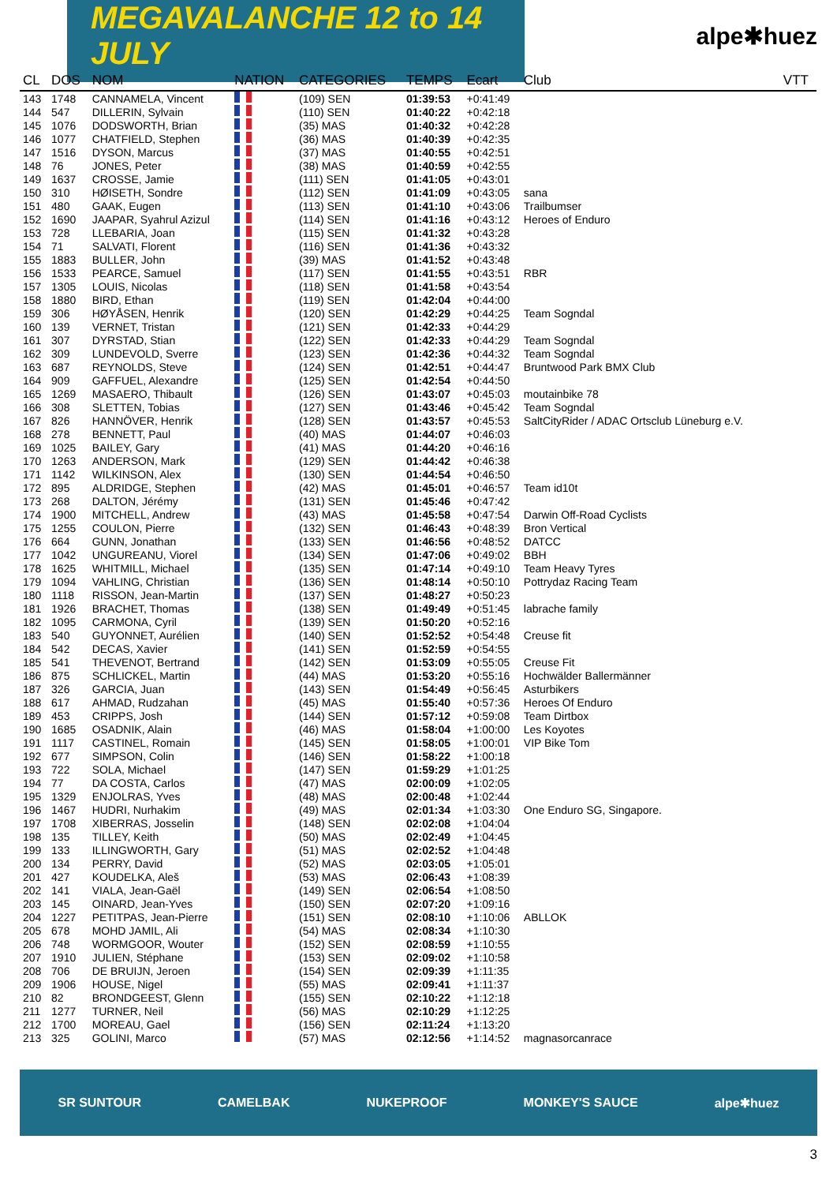MEGAVALANCHE 12 to 14 JULY
alpe✱huez
| CL | DOS | NOM | NATION | CATEGORIES | TEMPS | Ecart | Club | VTT |
| --- | --- | --- | --- | --- | --- | --- | --- | --- |
| 143 | 1748 | CANNAMELA, Vincent | | (109) SEN | 01:39:53 | +0:41:49 | | |
| 144 | 547 | DILLERIN, Sylvain | | (110) SEN | 01:40:22 | +0:42:18 | | |
| 145 | 1076 | DODSWORTH, Brian | | (35) MAS | 01:40:32 | +0:42:28 | | |
| 146 | 1077 | CHATFIELD, Stephen | | (36) MAS | 01:40:39 | +0:42:35 | | |
| 147 | 1516 | DYSON, Marcus | | (37) MAS | 01:40:55 | +0:42:51 | | |
| 148 | 76 | JONES, Peter | | (38) MAS | 01:40:59 | +0:42:55 | | |
| 149 | 1637 | CROSSE, Jamie | | (111) SEN | 01:41:05 | +0:43:01 | | |
| 150 | 310 | HØISETH, Sondre | | (112) SEN | 01:41:09 | +0:43:05 | sana | |
| 151 | 480 | GAAK, Eugen | | (113) SEN | 01:41:10 | +0:43:06 | Trailbumser | |
| 152 | 1690 | JAAPAR, Syahrul Azizul | | (114) SEN | 01:41:16 | +0:43:12 | Heroes of Enduro | |
| 153 | 728 | LLEBARIA, Joan | | (115) SEN | 01:41:32 | +0:43:28 | | |
| 154 | 71 | SALVATI, Florent | | (116) SEN | 01:41:36 | +0:43:32 | | |
| 155 | 1883 | BULLER, John | | (39) MAS | 01:41:52 | +0:43:48 | | |
| 156 | 1533 | PEARCE, Samuel | | (117) SEN | 01:41:55 | +0:43:51 | RBR | |
| 157 | 1305 | LOUIS, Nicolas | | (118) SEN | 01:41:58 | +0:43:54 | | |
| 158 | 1880 | BIRD, Ethan | | (119) SEN | 01:42:04 | +0:44:00 | | |
| 159 | 306 | HØYÅSEN, Henrik | | (120) SEN | 01:42:29 | +0:44:25 | Team Sogndal | |
| 160 | 139 | VERNET, Tristan | | (121) SEN | 01:42:33 | +0:44:29 | | |
| 161 | 307 | DYRSTAD, Stian | | (122) SEN | 01:42:33 | +0:44:29 | Team Sogndal | |
| 162 | 309 | LUNDEVOLD, Sverre | | (123) SEN | 01:42:36 | +0:44:32 | Team Sogndal | |
| 163 | 687 | REYNOLDS, Steve | | (124) SEN | 01:42:51 | +0:44:47 | Bruntwood Park BMX Club | |
| 164 | 909 | GAFFUEL, Alexandre | | (125) SEN | 01:42:54 | +0:44:50 | | |
| 165 | 1269 | MASAERO, Thibault | | (126) SEN | 01:43:07 | +0:45:03 | moutainbike 78 | |
| 166 | 308 | SLETTEN, Tobias | | (127) SEN | 01:43:46 | +0:45:42 | Team Sogndal | |
| 167 | 826 | HANNÖVER, Henrik | | (128) SEN | 01:43:57 | +0:45:53 | SaltCityRider / ADAC Ortsclub Lüneburg e.V. | |
| 168 | 278 | BENNETT, Paul | | (40) MAS | 01:44:07 | +0:46:03 | | |
| 169 | 1025 | BAILEY, Gary | | (41) MAS | 01:44:20 | +0:46:16 | | |
| 170 | 1263 | ANDERSON, Mark | | (129) SEN | 01:44:42 | +0:46:38 | | |
| 171 | 1142 | WILKINSON, Alex | | (130) SEN | 01:44:54 | +0:46:50 | | |
| 172 | 895 | ALDRIDGE, Stephen | | (42) MAS | 01:45:01 | +0:46:57 | Team id10t | |
| 173 | 268 | DALTON, Jérémy | | (131) SEN | 01:45:46 | +0:47:42 | | |
| 174 | 1900 | MITCHELL, Andrew | | (43) MAS | 01:45:58 | +0:47:54 | Darwin Off-Road Cyclists | |
| 175 | 1255 | COULON, Pierre | | (132) SEN | 01:46:43 | +0:48:39 | Bron Vertical | |
| 176 | 664 | GUNN, Jonathan | | (133) SEN | 01:46:56 | +0:48:52 | DATCC | |
| 177 | 1042 | UNGUREANU, Viorel | | (134) SEN | 01:47:06 | +0:49:02 | BBH | |
| 178 | 1625 | WHITMILL, Michael | | (135) SEN | 01:47:14 | +0:49:10 | Team Heavy Tyres | |
| 179 | 1094 | VAHLING, Christian | | (136) SEN | 01:48:14 | +0:50:10 | Pottrydaz Racing Team | |
| 180 | 1118 | RISSON, Jean-Martin | | (137) SEN | 01:48:27 | +0:50:23 | | |
| 181 | 1926 | BRACHET, Thomas | | (138) SEN | 01:49:49 | +0:51:45 | labrache family | |
| 182 | 1095 | CARMONA, Cyril | | (139) SEN | 01:50:20 | +0:52:16 | | |
| 183 | 540 | GUYONNET, Aurélien | | (140) SEN | 01:52:52 | +0:54:48 | Creuse fit | |
| 184 | 542 | DECAS, Xavier | | (141) SEN | 01:52:59 | +0:54:55 | | |
| 185 | 541 | THEVENOT, Bertrand | | (142) SEN | 01:53:09 | +0:55:05 | Creuse Fit | |
| 186 | 875 | SCHLICKEL, Martin | | (44) MAS | 01:53:20 | +0:55:16 | Hochwälder Ballermänner | |
| 187 | 326 | GARCIA, Juan | | (143) SEN | 01:54:49 | +0:56:45 | Asturbikers | |
| 188 | 617 | AHMAD, Rudzahan | | (45) MAS | 01:55:40 | +0:57:36 | Heroes Of Enduro | |
| 189 | 453 | CRIPPS, Josh | | (144) SEN | 01:57:12 | +0:59:08 | Team Dirtbox | |
| 190 | 1685 | OSADNIK, Alain | | (46) MAS | 01:58:04 | +1:00:00 | Les Koyotes | |
| 191 | 1117 | CASTINEL, Romain | | (145) SEN | 01:58:05 | +1:00:01 | VIP Bike Tom | |
| 192 | 677 | SIMPSON, Colin | | (146) SEN | 01:58:22 | +1:00:18 | | |
| 193 | 722 | SOLA, Michael | | (147) SEN | 01:59:29 | +1:01:25 | | |
| 194 | 77 | DA COSTA, Carlos | | (47) MAS | 02:00:09 | +1:02:05 | | |
| 195 | 1329 | ENJOLRAS, Yves | | (48) MAS | 02:00:48 | +1:02:44 | | |
| 196 | 1467 | HUDRI, Nurhakim | | (49) MAS | 02:01:34 | +1:03:30 | One Enduro SG, Singapore. | |
| 197 | 1708 | XIBERRAS, Josselin | | (148) SEN | 02:02:08 | +1:04:04 | | |
| 198 | 135 | TILLEY, Keith | | (50) MAS | 02:02:49 | +1:04:45 | | |
| 199 | 133 | ILLINGWORTH, Gary | | (51) MAS | 02:02:52 | +1:04:48 | | |
| 200 | 134 | PERRY, David | | (52) MAS | 02:03:05 | +1:05:01 | | |
| 201 | 427 | KOUDELKA, Aleš | | (53) MAS | 02:06:43 | +1:08:39 | | |
| 202 | 141 | VIALA, Jean-Gaël | | (149) SEN | 02:06:54 | +1:08:50 | | |
| 203 | 145 | OINARD, Jean-Yves | | (150) SEN | 02:07:20 | +1:09:16 | | |
| 204 | 1227 | PETITPAS, Jean-Pierre | | (151) SEN | 02:08:10 | +1:10:06 | ABLLOK | |
| 205 | 678 | MOHD JAMIL, Ali | | (54) MAS | 02:08:34 | +1:10:30 | | |
| 206 | 748 | WORMGOOR, Wouter | | (152) SEN | 02:08:59 | +1:10:55 | | |
| 207 | 1910 | JULIEN, Stéphane | | (153) SEN | 02:09:02 | +1:10:58 | | |
| 208 | 706 | DE BRUIJN, Jeroen | | (154) SEN | 02:09:39 | +1:11:35 | | |
| 209 | 1906 | HOUSE, Nigel | | (55) MAS | 02:09:41 | +1:11:37 | | |
| 210 | 82 | BRONDGEEST, Glenn | | (155) SEN | 02:10:22 | +1:12:18 | | |
| 211 | 1277 | TURNER, Neil | | (56) MAS | 02:10:29 | +1:12:25 | | |
| 212 | 1700 | MOREAU, Gael | | (156) SEN | 02:11:24 | +1:13:20 | | |
| 213 | 325 | GOLINI, Marco | | (57) MAS | 02:12:56 | +1:14:52 | magnasorcanrace | |
SR SUNTOUR CAMELBAK NUKEPROOF MONKEY'S SAUCE alpe✱huez
3